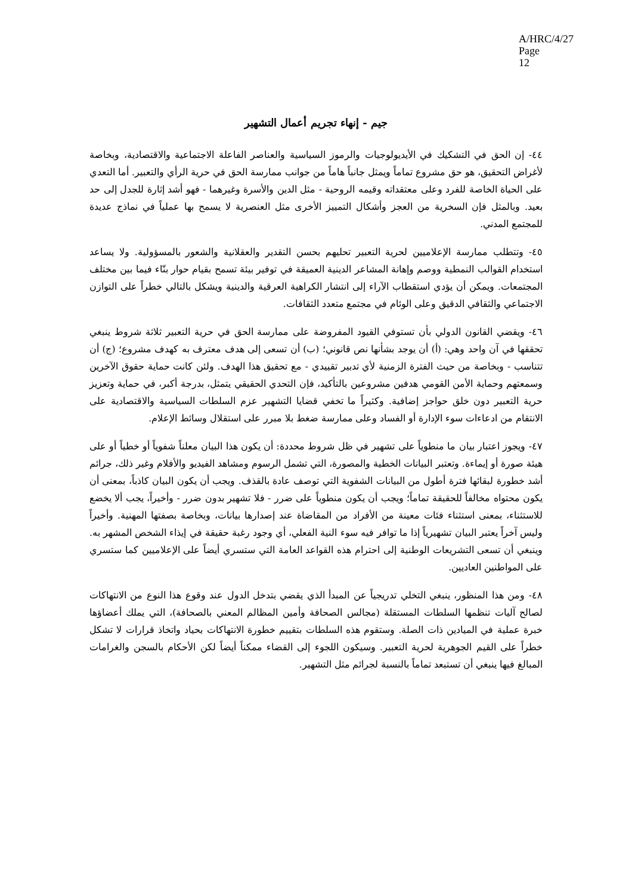A/HRC/4/27
Page 12
جيم - إنهاء تجريم أعمال التشهير
٤٤- إن الحق في التشكيك في الأيديولوجيات والرموز السياسية والعناصر الفاعلة الاجتماعية والاقتصادية، وبخاصة لأغراض التحقيق، هو حق مشروع تماماً ويمثل جانباً هاماً من جوانب ممارسة الحق في حرية الرأي والتعبير. أما التعدي على الحياة الخاصة للفرد وعلى معتقداته وقيمه الروحية - مثل الدين والأسرة وغيرهما - فهو أشد إثارة للجدل إلى حد بعيد. وبالمثل فإن السخرية من العجز وأشكال التمييز الأخرى مثل العنصرية لا يسمح بها عملياً في نماذج عديدة للمجتمع المدني.
٤٥- وتتطلب ممارسة الإعلاميين لحرية التعبير تحليهم بحسن التقدير والعقلانية والشعور بالمسؤولية. ولا يساعد استخدام القوالب النمطية ووصم وإهانة المشاعر الدينية العميقة في توفير بيئة تسمح بقيام حوار بنّاء فيما بين مختلف المجتمعات. ويمكن أن يؤدي استقطاب الآراء إلى انتشار الكراهية العرقية والدينية ويشكل بالتالي خطراً على التوازن الاجتماعي والثقافي الدقيق وعلى الوئام في مجتمع متعدد الثقافات.
٤٦- ويقضي القانون الدولي بأن تستوفي القيود المفروضة على ممارسة الحق في حرية التعبير ثلاثة شروط ينبغي تحققها في آن واحد وهي: (أ) أن يوجد بشأنها نص قانوني؛ (ب) أن تسعى إلى هدف معترف به كهدف مشروع؛ (ج) أن تتناسب - وبخاصة من حيث الفترة الزمنية لأي تدبير تقييدي - مع تحقيق هذا الهدف. ولئن كانت حماية حقوق الآخرين وسمعتهم وحماية الأمن القومي هدفين مشروعين بالتأكيد، فإن التحدي الحقيقي يتمثل، بدرجة أكبر، في حماية وتعزيز حرية التعبير دون خلق حواجز إضافية. وكثيراً ما تخفي قضايا التشهير عزم السلطات السياسية والاقتصادية على الانتقام من ادعاءات سوء الإدارة أو الفساد وعلى ممارسة ضغط بلا مبرر على استقلال وسائط الإعلام.
٤٧- ويجوز اعتبار بيان ما منطوياً على تشهير في ظل شروط محددة: أن يكون هذا البيان معلناً شفوياً أو خطياً أو على هيئة صورة أو إيماءة. وتعتبر البيانات الخطية والمصورة، التي تشمل الرسوم ومشاهد الفيديو والأفلام وغير ذلك، جرائم أشد خطورة لبقائها فترة أطول من البيانات الشفوية التي توصف عادة بالقذف. ويجب أن يكون البيان كاذباً، بمعنى أن يكون محتواه مخالفاً للحقيقة تماماً؛ ويجب أن يكون منطوياً على ضرر - فلا تشهير بدون ضرر - وأخيراً، يجب ألا يخضع للاستثناء، بمعنى استثناء فئات معينة من الأفراد من المقاضاة عند إصدارها بيانات، وبخاصة بصفتها المهنية. وأخيراً وليس آخراً يعتبر البيان تشهيرياً إذا ما توافر فيه سوء النية الفعلي، أي وجود رغبة حقيقة في إيذاء الشخص المشهر به. وينبغي أن تسعى التشريعات الوطنية إلى احترام هذه القواعد العامة التي ستسري أيضاً على الإعلاميين كما ستسري على المواطنين العاديين.
٤٨- ومن هذا المنظور، ينبغي التخلي تدريجياً عن المبدأ الذي يقضي بتدخل الدول عند وقوع هذا النوع من الانتهاكات لصالح آليات تنظمها السلطات المستقلة (مجالس الصحافة وأمين المظالم المعني بالصحافة)، التي يملك أعضاؤها خبرة عملية في الميادين ذات الصلة. وستقوم هذه السلطات بتقييم خطورة الانتهاكات بحياد واتخاذ قرارات لا تشكل خطراً على القيم الجوهرية لحرية التعبير. وسيكون اللجوء إلى القضاء ممكناً أيضاً لكن الأحكام بالسجن والغرامات المبالغ فيها ينبغي أن تستبعد تماماً بالنسبة لجرائم مثل التشهير.